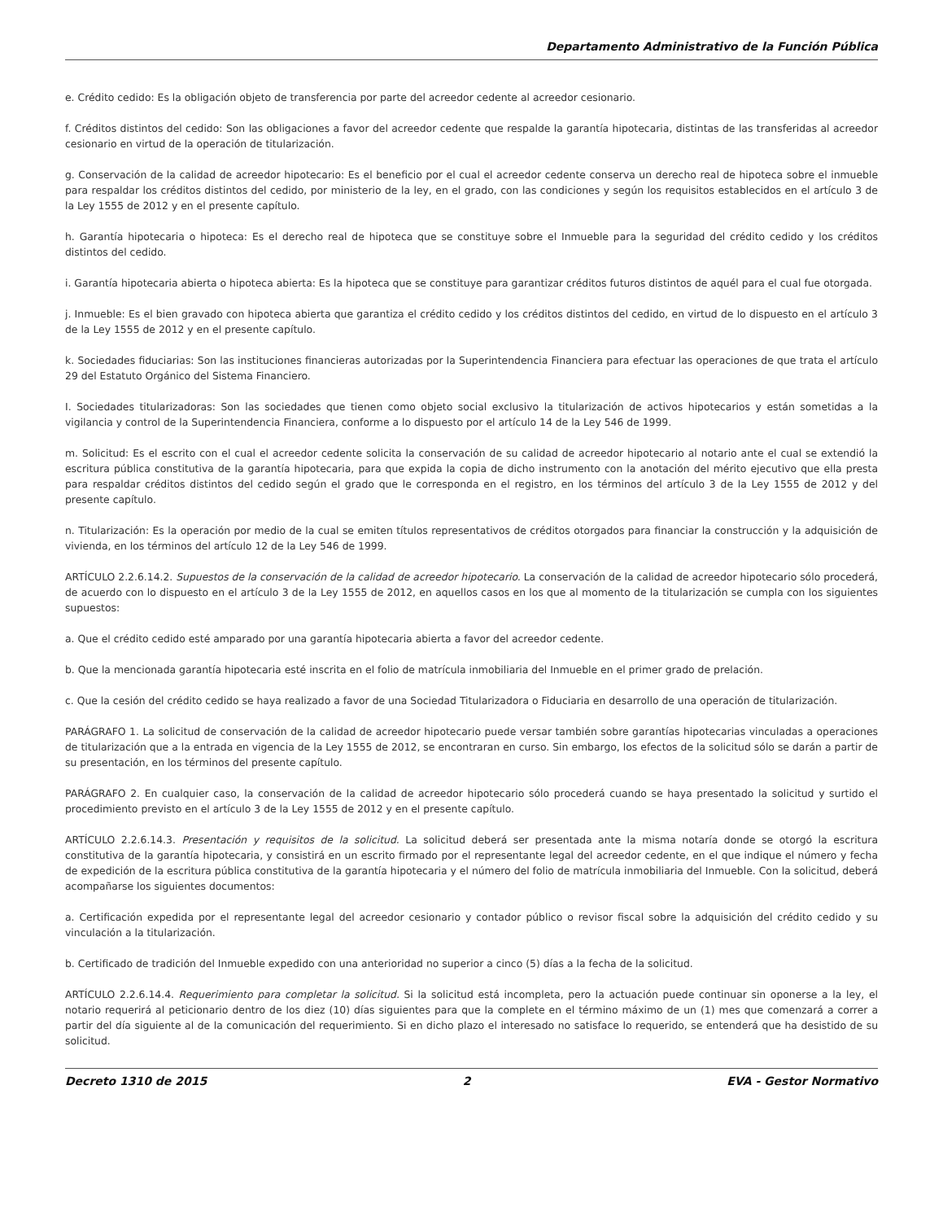Departamento Administrativo de la Función Pública
e. Crédito cedido: Es la obligación objeto de transferencia por parte del acreedor cedente al acreedor cesionario.
f. Créditos distintos del cedido: Son las obligaciones a favor del acreedor cedente que respalde la garantía hipotecaria, distintas de las transferidas al acreedor cesionario en virtud de la operación de titularización.
g. Conservación de la calidad de acreedor hipotecario: Es el beneficio por el cual el acreedor cedente conserva un derecho real de hipoteca sobre el inmueble para respaldar los créditos distintos del cedido, por ministerio de la ley, en el grado, con las condiciones y según los requisitos establecidos en el artículo 3 de la Ley 1555 de 2012 y en el presente capítulo.
h. Garantía hipotecaria o hipoteca: Es el derecho real de hipoteca que se constituye sobre el Inmueble para la seguridad del crédito cedido y los créditos distintos del cedido.
i. Garantía hipotecaria abierta o hipoteca abierta: Es la hipoteca que se constituye para garantizar créditos futuros distintos de aquél para el cual fue otorgada.
j. Inmueble: Es el bien gravado con hipoteca abierta que garantiza el crédito cedido y los créditos distintos del cedido, en virtud de lo dispuesto en el artículo 3 de la Ley 1555 de 2012 y en el presente capítulo.
k. Sociedades fiduciarias: Son las instituciones financieras autorizadas por la Superintendencia Financiera para efectuar las operaciones de que trata el artículo 29 del Estatuto Orgánico del Sistema Financiero.
I. Sociedades titularizadoras: Son las sociedades que tienen como objeto social exclusivo la titularización de activos hipotecarios y están sometidas a la vigilancia y control de la Superintendencia Financiera, conforme a lo dispuesto por el artículo 14 de la Ley 546 de 1999.
m. Solicitud: Es el escrito con el cual el acreedor cedente solicita la conservación de su calidad de acreedor hipotecario al notario ante el cual se extendió la escritura pública constitutiva de la garantía hipotecaria, para que expida la copia de dicho instrumento con la anotación del mérito ejecutivo que ella presta para respaldar créditos distintos del cedido según el grado que le corresponda en el registro, en los términos del artículo 3 de la Ley 1555 de 2012 y del presente capítulo.
n. Titularización: Es la operación por medio de la cual se emiten títulos representativos de créditos otorgados para financiar la construcción y la adquisición de vivienda, en los términos del artículo 12 de la Ley 546 de 1999.
ARTÍCULO 2.2.6.14.2. Supuestos de la conservación de la calidad de acreedor hipotecario. La conservación de la calidad de acreedor hipotecario sólo procederá, de acuerdo con lo dispuesto en el artículo 3 de la Ley 1555 de 2012, en aquellos casos en los que al momento de la titularización se cumpla con los siguientes supuestos:
a. Que el crédito cedido esté amparado por una garantía hipotecaria abierta a favor del acreedor cedente.
b. Que la mencionada garantía hipotecaria esté inscrita en el folio de matrícula inmobiliaria del Inmueble en el primer grado de prelación.
c. Que la cesión del crédito cedido se haya realizado a favor de una Sociedad Titularizadora o Fiduciaria en desarrollo de una operación de titularización.
PARÁGRAFO 1. La solicitud de conservación de la calidad de acreedor hipotecario puede versar también sobre garantías hipotecarias vinculadas a operaciones de titularización que a la entrada en vigencia de la Ley 1555 de 2012, se encontraran en curso. Sin embargo, los efectos de la solicitud sólo se darán a partir de su presentación, en los términos del presente capítulo.
PARÁGRAFO 2. En cualquier caso, la conservación de la calidad de acreedor hipotecario sólo procederá cuando se haya presentado la solicitud y surtido el procedimiento previsto en el artículo 3 de la Ley 1555 de 2012 y en el presente capítulo.
ARTÍCULO 2.2.6.14.3. Presentación y requisitos de la solicitud. La solicitud deberá ser presentada ante la misma notaría donde se otorgó la escritura constitutiva de la garantía hipotecaria, y consistirá en un escrito firmado por el representante legal del acreedor cedente, en el que indique el número y fecha de expedición de la escritura pública constitutiva de la garantía hipotecaria y el número del folio de matrícula inmobiliaria del Inmueble. Con la solicitud, deberá acompañarse los siguientes documentos:
a. Certificación expedida por el representante legal del acreedor cesionario y contador público o revisor fiscal sobre la adquisición del crédito cedido y su vinculación a la titularización.
b. Certificado de tradición del Inmueble expedido con una anterioridad no superior a cinco (5) días a la fecha de la solicitud.
ARTÍCULO 2.2.6.14.4. Requerimiento para completar la solicitud. Si la solicitud está incompleta, pero la actuación puede continuar sin oponerse a la ley, el notario requerirá al peticionario dentro de los diez (10) días siguientes para que la complete en el término máximo de un (1) mes que comenzará a correr a partir del día siguiente al de la comunicación del requerimiento. Si en dicho plazo el interesado no satisface lo requerido, se entenderá que ha desistido de su solicitud.
Decreto 1310 de 2015 2 EVA - Gestor Normativo